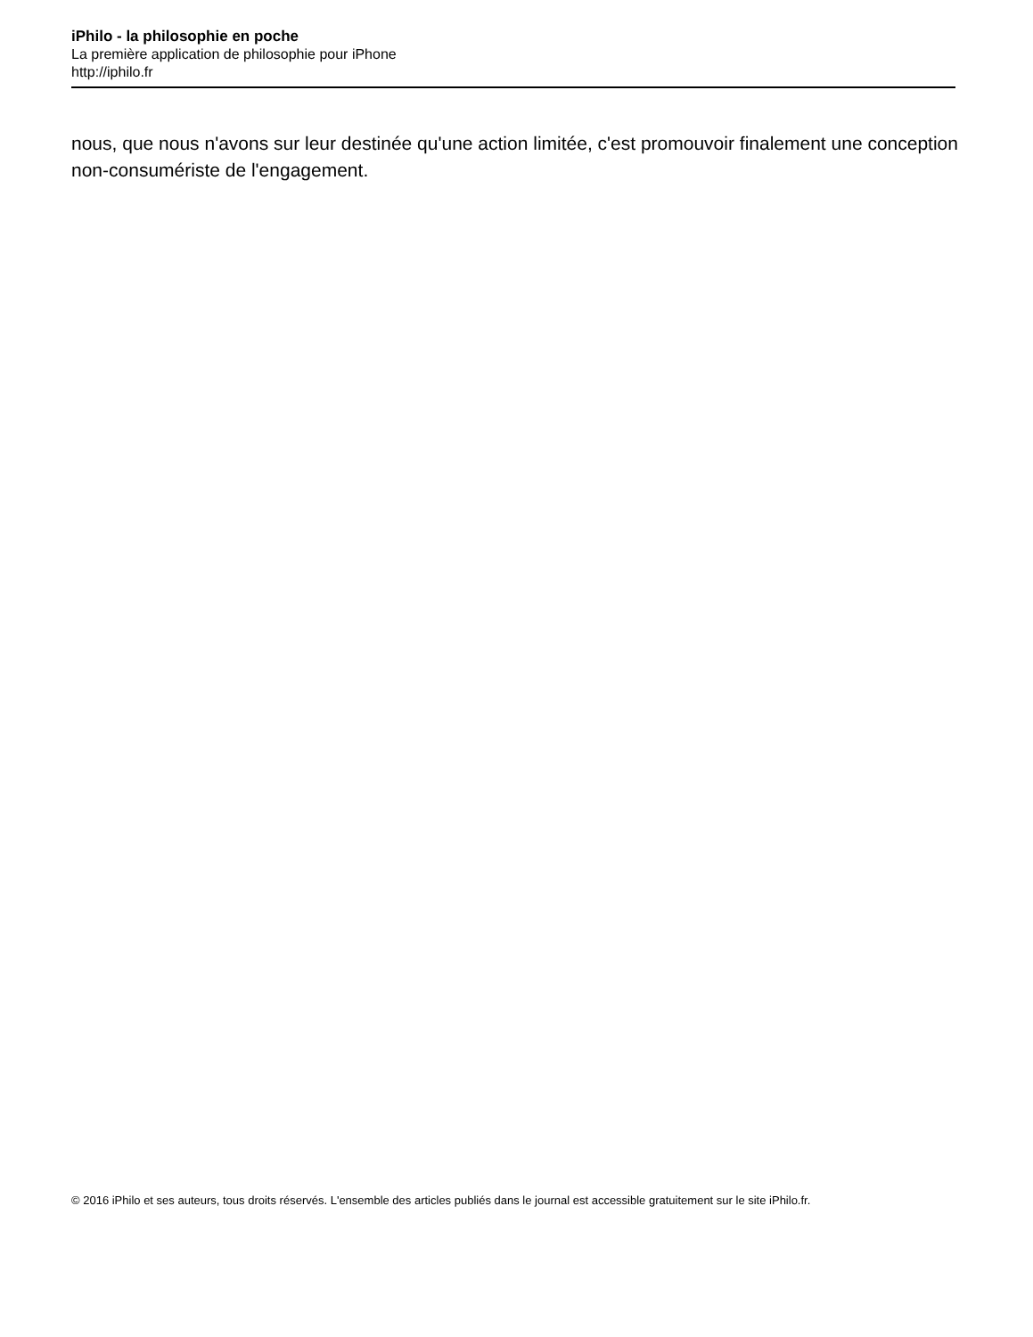iPhilo - la philosophie en poche
La première application de philosophie pour iPhone
http://iphilo.fr
nous, que nous n'avons sur leur destinée qu'une action limitée, c'est promouvoir finalement une conception non-consumériste de l'engagement.
© 2016 iPhilo et ses auteurs, tous droits réservés. L'ensemble des articles publiés dans le journal est accessible gratuitement sur le site iPhilo.fr.